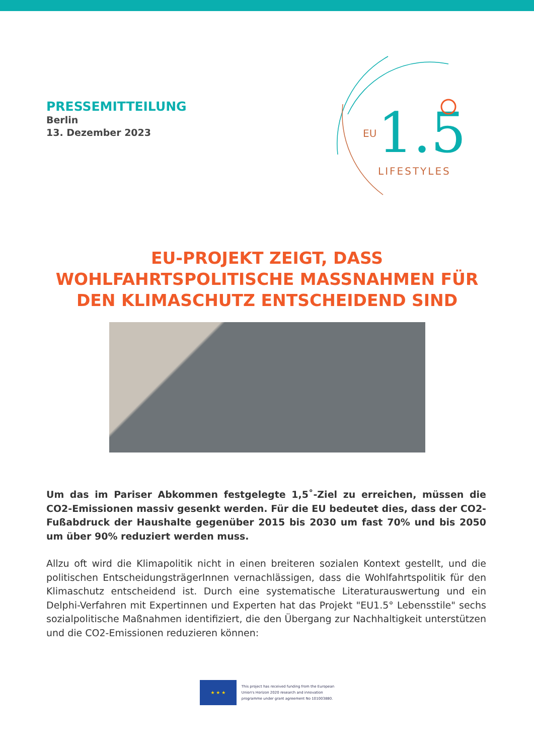PRESSEMITTEILUNG
Berlin
13. Dezember 2023
EU
1.5
LIFESTYLES
EU-PROJEKT ZEIGT, DASS
WOHLFAHRTSPOLITISCHE MASSNAHMEN FÜR
DEN KLIMASCHUTZ ENTSCHEIDEND SIND
Um das im Pariser Abkommen festgelegte 1,5˚-Ziel zu erreichen, müssen die CO2-Emissionen massiv gesenkt werden. Für die EU bedeutet dies, dass der CO2-Fußabdruck der Haushalte gegenüber 2015 bis 2030 um fast 70% und bis 2050 um über 90% reduziert werden muss.
Allzu oft wird die Klimapolitik nicht in einen breiteren sozialen Kontext gestellt, und die politischen EntscheidungsträgerInnen vernachlässigen, dass die Wohlfahrtspolitik für den Klimaschutz entscheidend ist. Durch eine systematische Literaturauswertung und ein Delphi-Verfahren mit Expertinnen und Experten hat das Projekt "EU1.5° Lebensstile" sechs sozialpolitische Maßnahmen identifiziert, die den Übergang zur Nachhaltigkeit unterstützen und die CO2-Emissionen reduzieren können:
★ ★ ★
This project has received funding from the European
Union's Horizon 2020 research and innovation
programme under grant agreement No 101003880.